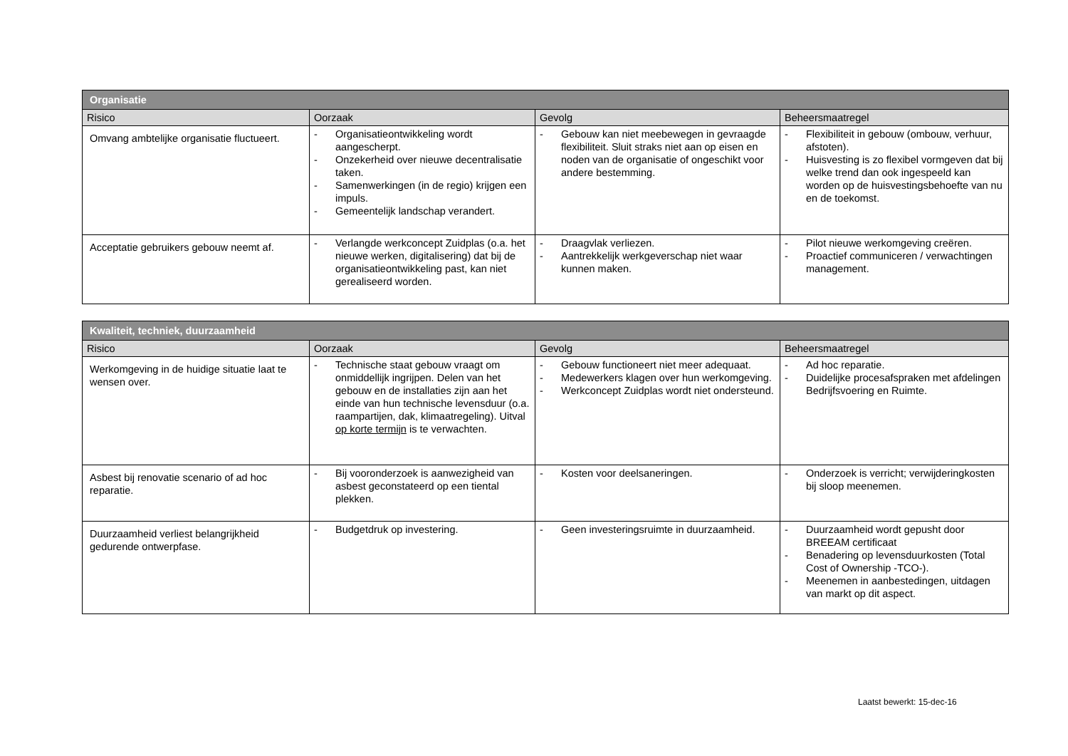| Organisatie | | | |
| --- | --- | --- | --- |
| Risico | Oorzaak | Gevolg | Beheersmaatregel |
| Omvang ambtelijke organisatie fluctueert. | - Organisatieontwikkeling wordt aangescherpt. - Onzekerheid over nieuwe decentralisatie taken. - Samenwerkingen (in de regio) krijgen een impuls. - Gemeentelijk landschap verandert. | - Gebouw kan niet meebewegen in gevraagde flexibiliteit. Sluit straks niet aan op eisen en noden van de organisatie of ongeschikt voor andere bestemming. | - Flexibiliteit in gebouw (ombouw, verhuur, afstoten). - Huisvesting is zo flexibel vormgeven dat bij welke trend dan ook ingespeeld kan worden op de huisvestingsbehoefte van nu en de toekomst. |
| Acceptatie gebruikers gebouw neemt af. | - Verlangde werkconcept Zuidplas (o.a. het nieuwe werken, digitalisering) dat bij de organisatieontwikkeling past, kan niet gerealiseerd worden. | - Draagvlak verliezen. - Aantrekkelijk werkgeverschap niet waar kunnen maken. | - Pilot nieuwe werkomgeving creëren. - Proactief communiceren / verwachtingen management. |
| Kwaliteit, techniek, duurzaamheid | | | |
| --- | --- | --- | --- |
| Risico | Oorzaak | Gevolg | Beheersmaatregel |
| Werkomgeving in de huidige situatie laat te wensen over. | - Technische staat gebouw vraagt om onmiddellijk ingrijpen. Delen van het gebouw en de installaties zijn aan het einde van hun technische levensduur (o.a. raampartijen, dak, klimaatregeling). Uitval op korte termijn is te verwachten. | - Gebouw functioneert niet meer adequaat. - Medewerkers klagen over hun werkomgeving. - Werkconcept Zuidplas wordt niet ondersteund. | - Ad hoc reparatie. - Duidelijke procesafspraken met afdelingen Bedrijfsvoering en Ruimte. |
| Asbest bij renovatie scenario of ad hoc reparatie. | - Bij vooronderzoek is aanwezigheid van asbest geconstateerd op een tiental plekken. | - Kosten voor deelsaneringen. | - Onderzoek is verricht; verwijderingkosten bij sloop meenemen. |
| Duurzaamheid verliest belangrijkheid gedurende ontwerpfase. | - Budgetdruk op investering. | - Geen investeringsruimte in duurzaamheid. | - Duurzaamheid wordt gepusht door BREEAM certificaat - Benadering op levensduurkosten (Total Cost of Ownership -TCO-). - Meenemen in aanbestedingen, uitdagen van markt op dit aspect. |
Laatst bewerkt: 15-dec-16